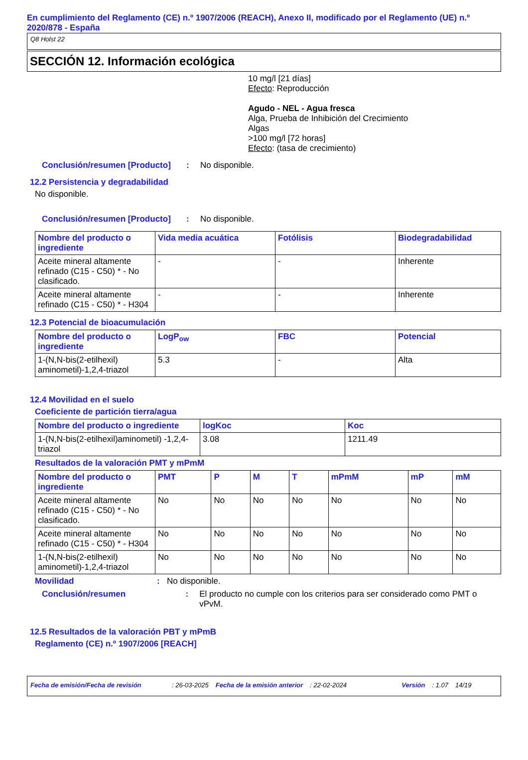En cumplimiento del Reglamento (CE) n.º 1907/2006 (REACH), Anexo II, modificado por el Reglamento (UE) n.º 2020/878 - España
Q8 Holst 22
SECCIÓN 12. Información ecológica
10 mg/l [21 días]
Efecto: Reproducción
Agudo - NEL - Agua fresca
Alga, Prueba de Inhibición del Crecimiento
Algas
>100 mg/l [72 horas]
Efecto: (tasa de crecimiento)
Conclusión/resumen [Producto]: No disponible.
12.2 Persistencia y degradabilidad
No disponible.
Conclusión/resumen [Producto]: No disponible.
| Nombre del producto o ingrediente | Vida media acuática | Fotólisis | Biodegradabilidad |
| --- | --- | --- | --- |
| Aceite mineral altamente refinado (C15 - C50) * - No clasificado. | - | - | Inherente |
| Aceite mineral altamente refinado (C15 - C50) * - H304 | - | - | Inherente |
12.3 Potencial de bioacumulación
| Nombre del producto o ingrediente | LogP<sub>ow</sub> | FBC | Potencial |
| --- | --- | --- | --- |
| 1-(N,N-bis(2-etilhexil) aminometil)-1,2,4-triazol | 5.3 | - | Alta |
12.4 Movilidad en el suelo
Coeficiente de partición tierra/agua
| Nombre del producto o ingrediente | logKoc | Koc |
| --- | --- | --- |
| 1-(N,N-bis(2-etilhexil)aminometil) -1,2,4-triazol | 3.08 | 1211.49 |
Resultados de la valoración PMT y mPmM
| Nombre del producto o ingrediente | PMT | P | M | T | mPmM | mP | mM |
| --- | --- | --- | --- | --- | --- | --- | --- |
| Aceite mineral altamente refinado (C15 - C50) * - No clasificado. | No | No | No | No | No | No | No |
| Aceite mineral altamente refinado (C15 - C50) * - H304 | No | No | No | No | No | No | No |
| 1-(N,N-bis(2-etilhexil) aminometil)-1,2,4-triazol | No | No | No | No | No | No | No |
Movilidad: No disponible.
Conclusión/resumen: El producto no cumple con los criterios para ser considerado como PMT o vPvM.
12.5 Resultados de la valoración PBT y mPmB
Reglamento (CE) n.º 1907/2006 [REACH]
Fecha de emisión/Fecha de revisión: 26-03-2025 Fecha de la emisión anterior: 22-02-2024 Versión: 1.07 14/19